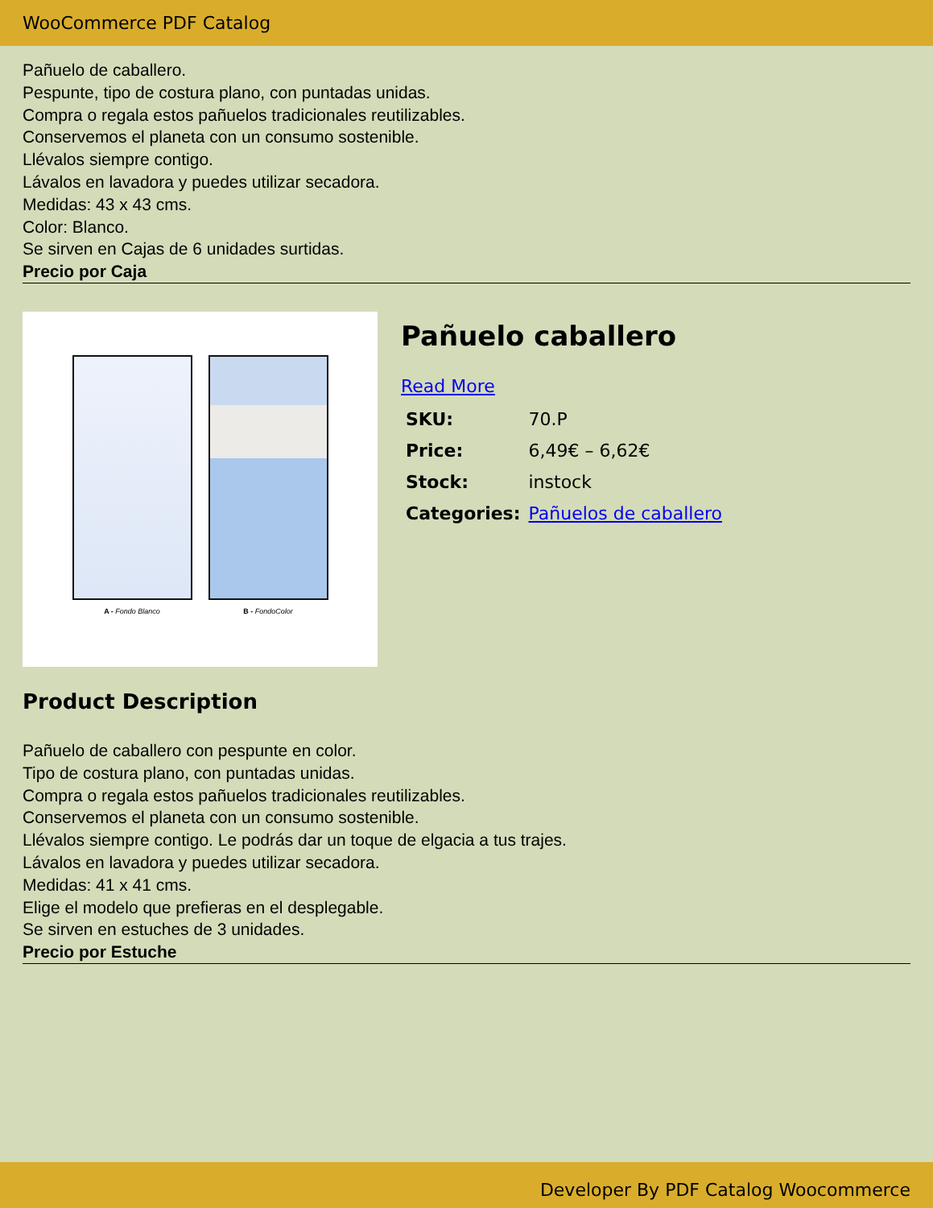WooCommerce PDF Catalog
Pañuelo de caballero.
Pespunte, tipo de costura plano, con puntadas unidas.
Compra o regala estos pañuelos tradicionales reutilizables.
Conservemos el planeta con un consumo sostenible.
Llévalos siempre contigo.
Lávalos en lavadora y puedes utilizar secadora.
Medidas: 43 x 43 cms.
Color: Blanco.
Se sirven en Cajas de 6 unidades surtidas.
Precio por Caja
A - Fondo Blanco B - FondoColor
Pañuelo caballero
Read More
| SKU: | 70.P |
| Price: | 6,49€ – 6,62€ |
| Stock: | instock |
| Categories: | Pañuelos de caballero |
Product Description
Pañuelo de caballero con pespunte en color.
Tipo de costura plano, con puntadas unidas.
Compra o regala estos pañuelos tradicionales reutilizables.
Conservemos el planeta con un consumo sostenible.
Llévalos siempre contigo. Le podrás dar un toque de elgacia a tus trajes.
Lávalos en lavadora y puedes utilizar secadora.
Medidas: 41 x 41 cms.
Elige el modelo que prefieras en el desplegable.
Se sirven en estuches de 3 unidades.
Precio por Estuche
Developer By PDF Catalog Woocommerce